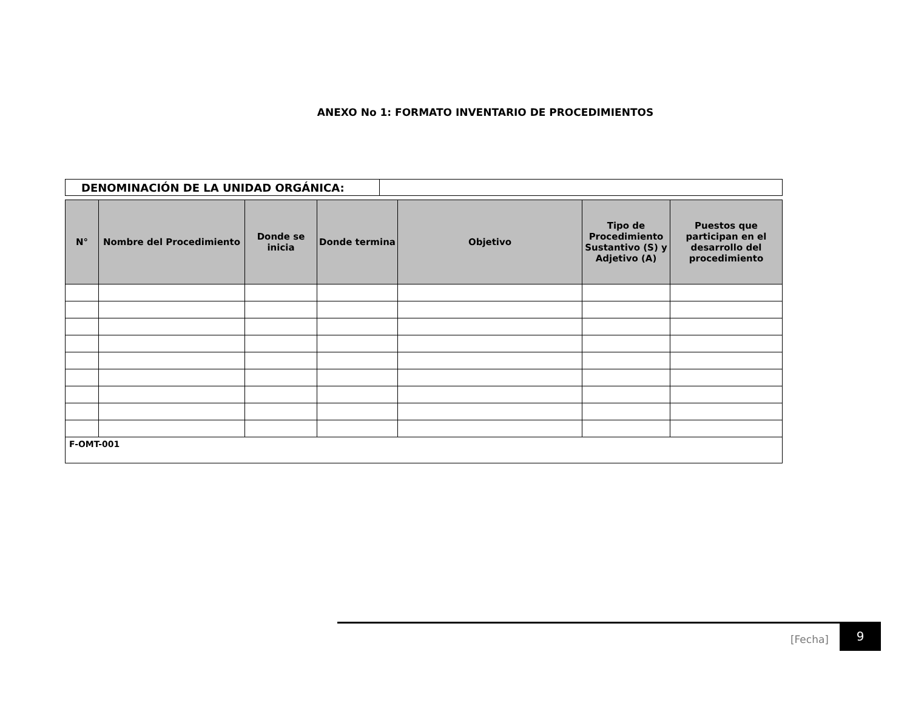ANEXO No 1: FORMATO INVENTARIO DE PROCEDIMIENTOS
| DENOMINACIÓN DE LA UNIDAD ORGÁNICA: | |
| N° | Nombre del Procedimiento | Donde se inicia | Donde termina | Objetivo | Tipo de Procedimiento Sustantivo (S) y Adjetivo (A) | Puestos que participan en el desarrollo del procedimiento |
| --- | --- | --- | --- | --- | --- | --- |
| F-OMT-001 | | | | | | |
[Fecha] 9